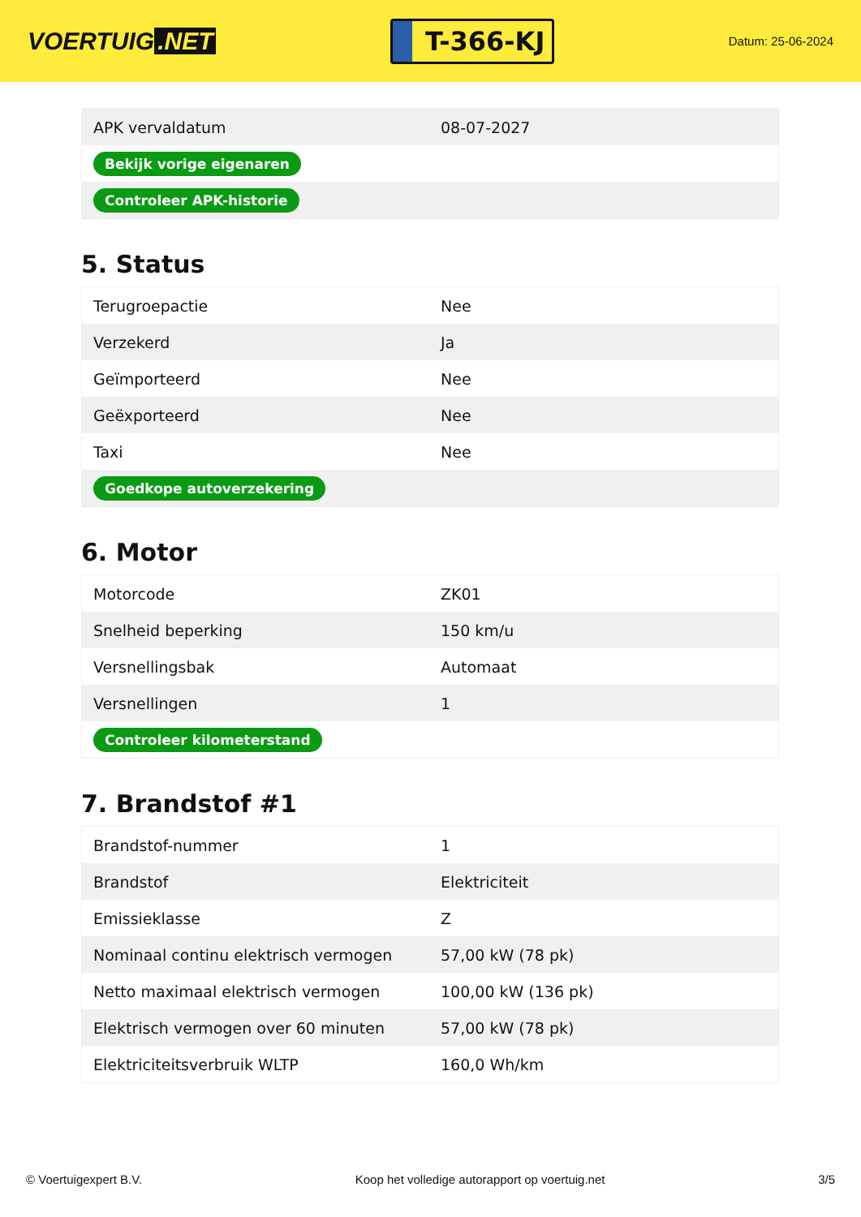VOERTUIG.NET
T-366-KJ
Datum: 25-06-2024
| APK vervaldatum | 08-07-2027 |
| Bekijk vorige eigenaren | |
| Controleer APK-historie | |
5. Status
| Terugroepactie | Nee |
| Verzekerd | Ja |
| Geïmporteerd | Nee |
| Geëxporteerd | Nee |
| Taxi | Nee |
| Goedkope autoverzekering | |
6. Motor
| Motorcode | ZK01 |
| Snelheid beperking | 150 km/u |
| Versnellingsbak | Automaat |
| Versnellingen | 1 |
| Controleer kilometerstand | |
7. Brandstof #1
| Brandstof-nummer | 1 |
| Brandstof | Elektriciteit |
| Emissieklasse | Z |
| Nominaal continu elektrisch vermogen | 57,00 kW (78 pk) |
| Netto maximaal elektrisch vermogen | 100,00 kW (136 pk) |
| Elektrisch vermogen over 60 minuten | 57,00 kW (78 pk) |
| Elektriciteitsverbruik WLTP | 160,0 Wh/km |
© Voertuigexpert B.V. Koop het volledige autorapport op voertuig.net 3/5